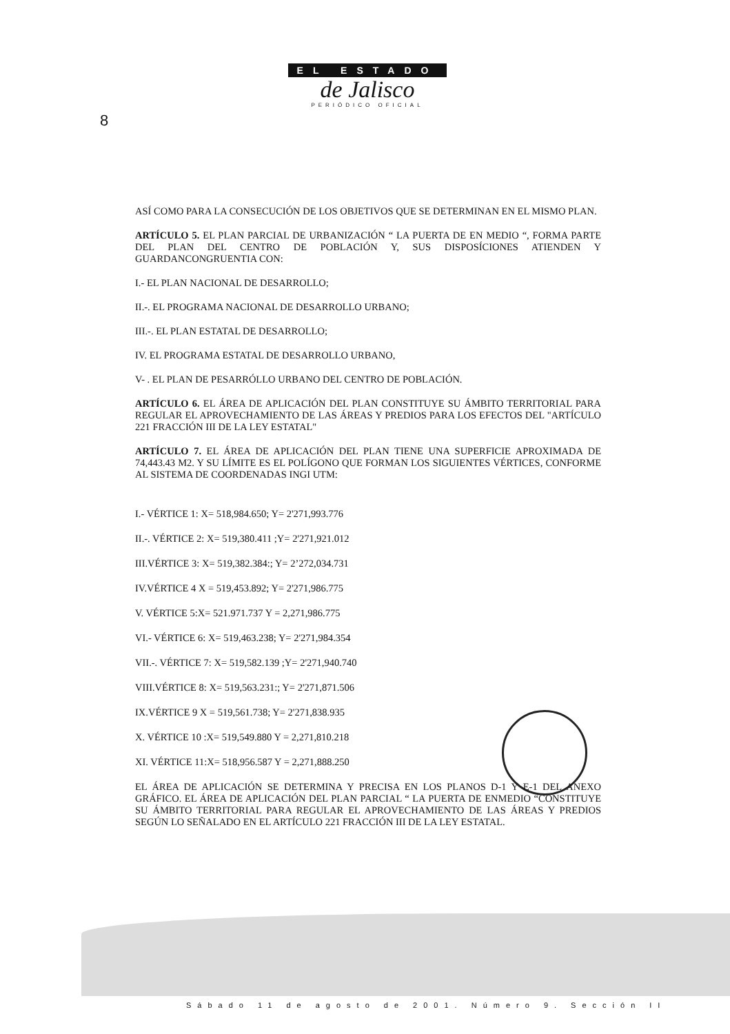EL ESTADO
de Jalisco
PERIÓDICO OFICIAL
8
ASÍ COMO PARA LA CONSECUCIÓN DE LOS OBJETIVOS QUE SE DETERMINAN EN EL MISMO PLAN.
ARTÍCULO 5. EL PLAN PARCIAL DE URBANIZACIÓN “ LA PUERTA DE EN MEDIO “, FORMA PARTE DEL PLAN DEL CENTRO DE POBLACIÓN Y, SUS DISPOSÍCIONES ATIENDEN Y GUARDANCONGRUENTIA CON:
I.- EL PLAN NACIONAL DE DESARROLLO;
II.-. EL PROGRAMA NACIONAL DE DESARROLLO URBANO;
III.-. EL PLAN ESTATAL DE DESARROLLO;
IV. EL PROGRAMA ESTATAL DE DESARROLLO URBANO,
V- . EL PLAN DE PESARRÓLLO URBANO DEL CENTRO DE POBLACIÓN.
ARTÍCULO 6. EL ÁREA DE APLICACIÓN DEL PLAN CONSTITUYE SU ÁMBITO TERRITORIAL PARA REGULAR EL APROVECHAMIENTO DE LAS ÁREAS Y PREDIOS PARA LOS EFECTOS DEL "ARTÍCULO 221 FRACCIÓN III DE LA LEY ESTATAL"
ARTÍCULO 7. EL ÁREA DE APLICACIÓN DEL PLAN TIENE UNA SUPERFICIE APROXIMADA DE 74,443.43 M2. Y SU LÍMITE ES EL POLÍGONO QUE FORMAN LOS SIGUIENTES VÉRTICES, CONFORME AL SISTEMA DE COORDENADAS INGI UTM:
I.- VÉRTICE 1: X= 518,984.650; Y= 2'271,993.776
II.-. VÉRTICE 2: X= 519,380.411 ;Y= 2'271,921.012
III.VÉRTICE 3: X= 519,382.384:; Y= 2’272,034.731
IV.VÉRTICE 4 X = 519,453.892; Y= 2'271,986.775
V. VÉRTICE 5:X= 521.971.737 Y = 2,271,986.775
VI.- VÉRTICE 6: X= 519,463.238; Y= 2'271,984.354
VII.-. VÉRTICE 7: X= 519,582.139 ;Y= 2'271,940.740
VIII.VÉRTICE 8: X= 519,563.231:; Y= 2'271,871.506
IX.VÉRTICE 9 X = 519,561.738; Y= 2'271,838.935
X. VÉRTICE 10 :X= 519,549.880 Y = 2,271,810.218
XI. VÉRTICE 11:X= 518,956.587 Y = 2,271,888.250
EL ÁREA DE APLICACIÓN SE DETERMINA Y PRECISA EN LOS PLANOS D-1 Y E-1 DEL ANEXO GRÁFICO. EL ÁREA DE APLICACIÓN DEL PLAN PARCIAL “ LA PUERTA DE ENMEDIO “CONSTITUYE SU ÁMBITO TERRITORIAL PARA REGULAR EL APROVECHAMIENTO DE LAS ÁREAS Y PREDIOS SEGÚN LO SEÑALADO EN EL ARTÍCULO 221 FRACCIÓN III DE LA LEY ESTATAL.
Sábado 11 de agosto de 2001. Número 9. Sección II